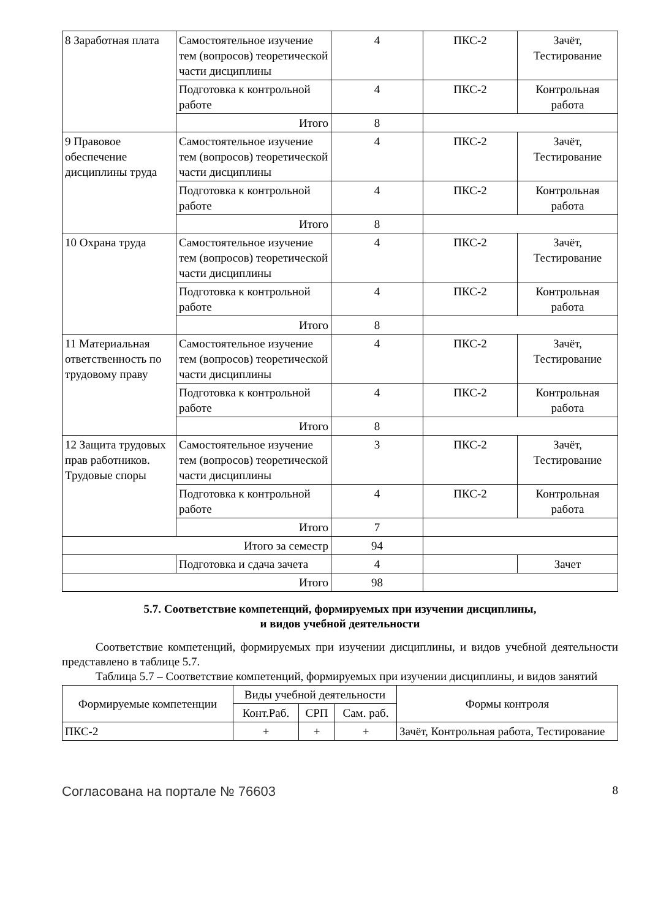| 8 Заработная плата | Самостоятельное изучение тем (вопросов) теоретической части дисциплины | 4 | ПКС-2 | Зачёт, Тестирование |
| | Подготовка к контрольной работе | 4 | ПКС-2 | Контрольная работа |
| | Итого | 8 | | |
| 9 Правовое обеспечение дисциплины труда | Самостоятельное изучение тем (вопросов) теоретической части дисциплины | 4 | ПКС-2 | Зачёт, Тестирование |
| | Подготовка к контрольной работе | 4 | ПКС-2 | Контрольная работа |
| | Итого | 8 | | |
| 10 Охрана труда | Самостоятельное изучение тем (вопросов) теоретической части дисциплины | 4 | ПКС-2 | Зачёт, Тестирование |
| | Подготовка к контрольной работе | 4 | ПКС-2 | Контрольная работа |
| | Итого | 8 | | |
| 11 Материальная ответственность по трудовому праву | Самостоятельное изучение тем (вопросов) теоретической части дисциплины | 4 | ПКС-2 | Зачёт, Тестирование |
| | Подготовка к контрольной работе | 4 | ПКС-2 | Контрольная работа |
| | Итого | 8 | | |
| 12 Защита трудовых прав работников. Трудовые споры | Самостоятельное изучение тем (вопросов) теоретической части дисциплины | 3 | ПКС-2 | Зачёт, Тестирование |
| | Подготовка к контрольной работе | 4 | ПКС-2 | Контрольная работа |
| | Итого | 7 | | |
| Итого за семестр | | 94 | | |
| | Подготовка и сдача зачета | 4 | | Зачет |
| Итого | | 98 | | |
5.7. Соответствие компетенций, формируемых при изучении дисциплины,
и видов учебной деятельности
Соответствие компетенций, формируемых при изучении дисциплины, и видов учебной деятельности представлено в таблице 5.7.
Таблица 5.7 – Соответствие компетенций, формируемых при изучении дисциплины, и видов занятий
| Формируемые компетенции | Виды учебной деятельности | | | Формы контроля |
| --- | --- | --- | --- | --- |
| | Конт.Раб. | СРП | Сам. раб. | |
| ПКС-2 | + | + | + | Зачёт, Контрольная работа, Тестирование |
Согласована на портале № 76603 8